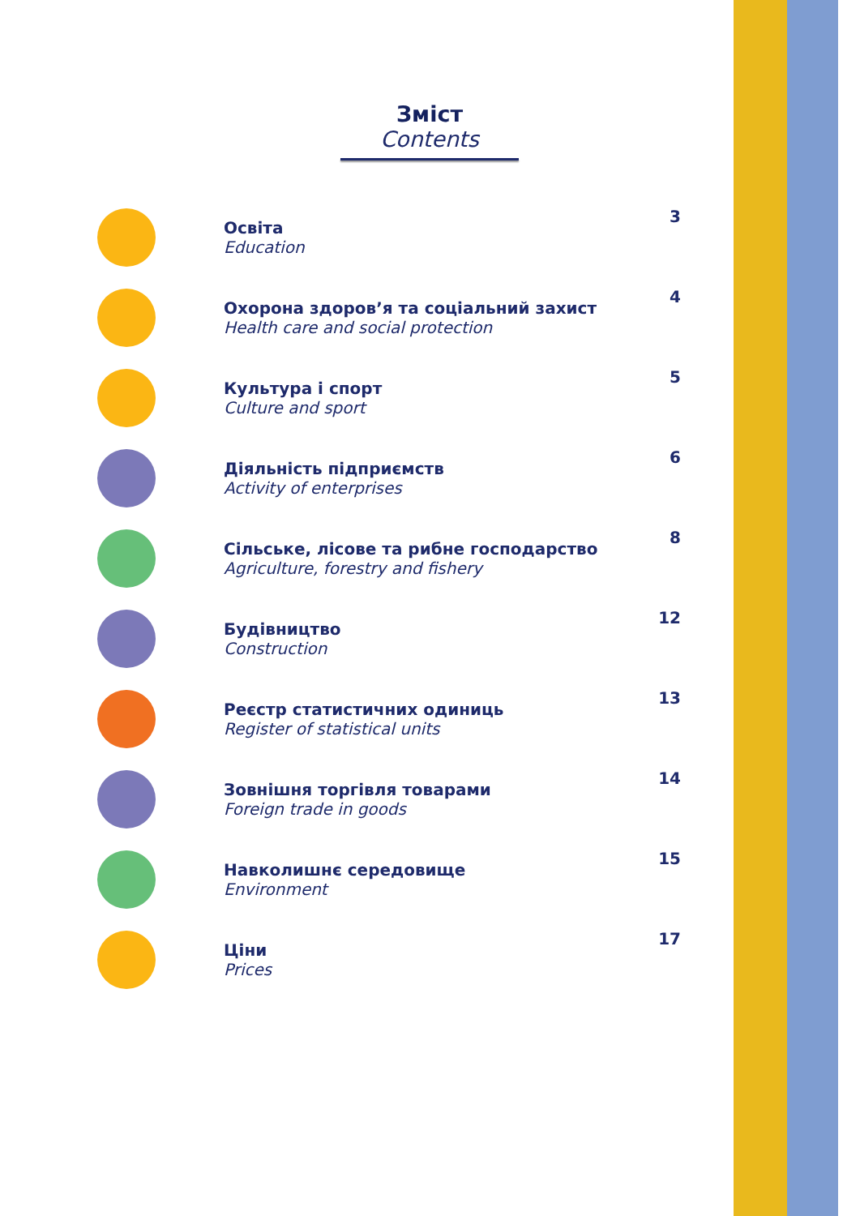Зміст
Contents
Освіта
Education
3
Охорона здоров’я та соціальний захист
Health care and social protection
4
Культура і спорт
Culture and sport
5
Діяльність підприємств
Activity of enterprises
6
Сільське, лісове та рибне господарство
Agriculture, forestry and fishery
8
Будівництво
Construction
12
Реєстр статистичних одиниць
Register of statistical units
13
Зовнішня торгівля товарами
Foreign trade in goods
14
Навколишнє середовище
Environment
15
Ціни
Prices
17